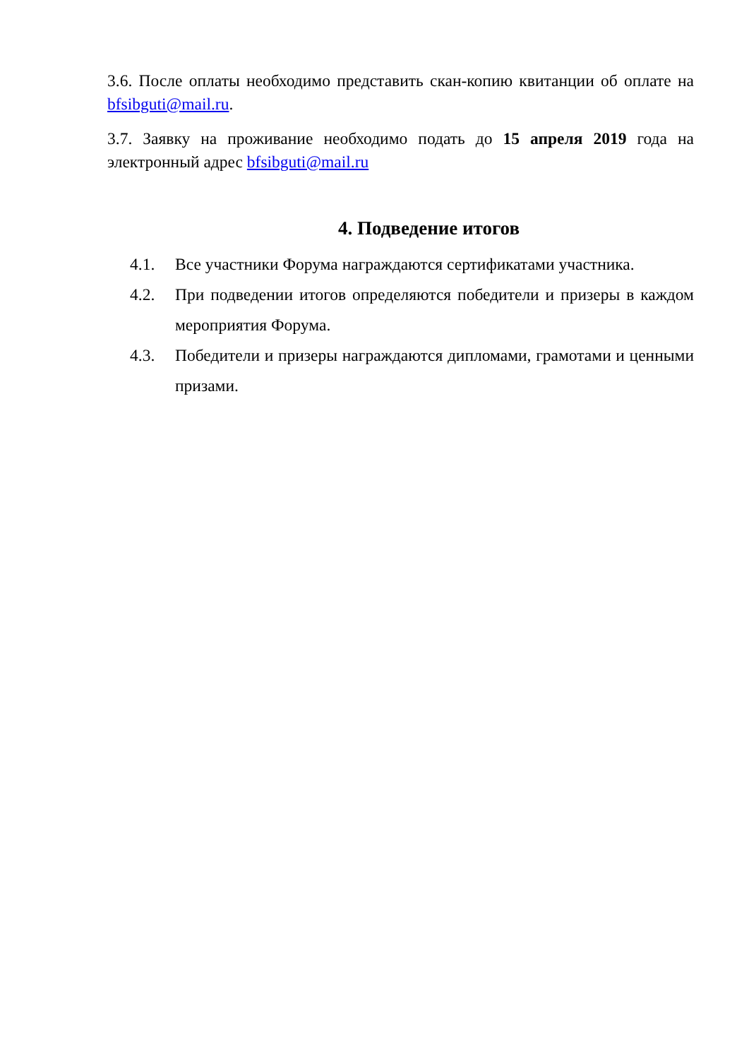3.6. После оплаты необходимо представить скан-копию квитанции об оплате на bfsibguti@mail.ru.
3.7. Заявку на проживание необходимо подать до 15 апреля 2019 года на электронный адрес bfsibguti@mail.ru
4. Подведение итогов
4.1. Все участники Форума награждаются сертификатами участника.
4.2. При подведении итогов определяются победители и призеры в каждом мероприятия Форума.
4.3. Победители и призеры награждаются дипломами, грамотами и ценными призами.